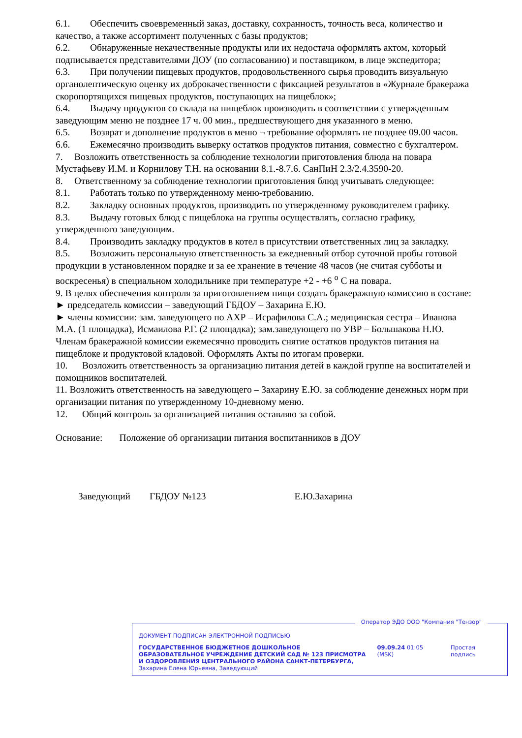6.1. Обеспечить своевременный заказ, доставку, сохранность, точность веса, количество и качество, а также ассортимент полученных с базы продуктов;
6.2. Обнаруженные некачественные продукты или их недостача оформлять актом, который подписывается представителями ДОУ (по согласованию) и поставщиком, в лице экспедитора;
6.3. При получении пищевых продуктов, продовольственного сырья проводить визуальную органолептическую оценку их доброкачественности с фиксацией результатов в «Журнале бракеража скоропортящихся пищевых продуктов, поступающих на пищеблок»;
6.4. Выдачу продуктов со склада на пищеблок производить в соответствии с утвержденным заведующим меню не позднее 17 ч. 00 мин., предшествующего дня указанного в меню.
6.5. Возврат и дополнение продуктов в меню ¬ требование оформлять не позднее 09.00 часов.
6.6. Ежемесячно производить выверку остатков продуктов питания, совместно с бухгалтером.
7. Возложить ответственность за соблюдение технологии приготовления блюда на повара Мустафьеву И.М. и Корнилову Т.Н. на основании 8.1.-8.7.6. СанПиН 2.3/2.4.3590-20.
8. Ответственному за соблюдение технологии приготовления блюд учитывать следующее:
8.1. Работать только по утвержденному меню-требованию.
8.2. Закладку основных продуктов, производить по утвержденному руководителем графику.
8.3. Выдачу готовых блюд с пищеблока на группы осуществлять, согласно графику, утвержденного заведующим.
8.4. Производить закладку продуктов в котел в присутствии ответственных лиц за закладку.
8.5. Возложить персональную ответственность за ежедневный отбор суточной пробы готовой продукции в установленном порядке и за ее хранение в течение 48 часов (не считая субботы и воскресенья) в специальном холодильнике при температуре +2 - +6 <sup>о</sup> С на повара.
9. В целях обеспечения контроля за приготовлением пищи создать бракеражную комиссию в составе:
► председатель комиссии – заведующий ГБДОУ – Захарина Е.Ю.
► члены комиссии: зам. заведующего по АХР – Исрафилова С.А.; медицинская сестра – Иванова М.А. (1 площадка), Исмаилова Р.Г. (2 площадка); зам.заведующего по УВР – Большакова Н.Ю.
Членам бракеражной комиссии ежемесячно проводить снятие остатков продуктов питания на пищеблоке и продуктовой кладовой. Оформлять Акты по итогам проверки.
10. Возложить ответственность за организацию питания детей в каждой группе на воспитателей и помощников воспитателей.
11. Возложить ответственность на заведующего – Захарину Е.Ю. за соблюдение денежных норм при организации питания по утвержденному 10-дневному меню.
12. Общий контроль за организацией питания оставляю за собой.
Основание: Положение об организации питания воспитанников в ДОУ
Заведующий ГБДОУ №123 Е.Ю.Захарина
Оператор ЭДО ООО "Компания "Тензор"
ДОКУМЕНТ ПОДПИСАН ЭЛЕКТРОННОЙ ПОДПИСЬЮ
ГОСУДАРСТВЕННОЕ БЮДЖЕТНОЕ ДОШКОЛЬНОЕ ОБРАЗОВАТЕЛЬНОЕ УЧРЕЖДЕНИЕ ДЕТСКИЙ САД № 123 ПРИСМОТРА И ОЗДОРОВЛЕНИЯ ЦЕНТРАЛЬНОГО РАЙОНА САНКТ-ПЕТЕРБУРГА, Захарина Елена Юрьевна, Заведующий
09.09.24 01:05 (MSK) Простая подпись